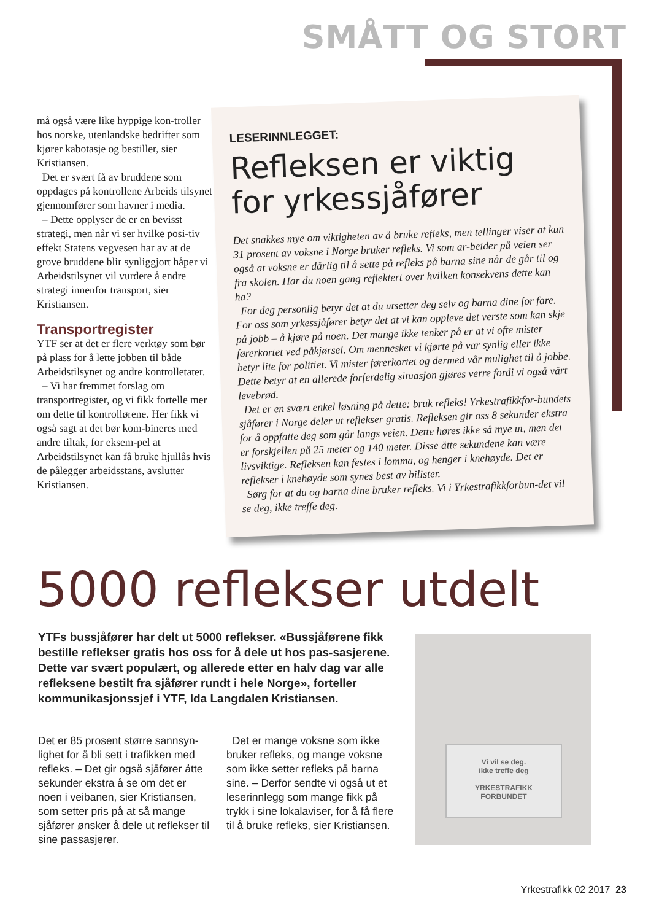SMÅTT OG STORT
må også være like hyppige kon-troller hos norske, utenlandske bedrifter som kjører kabotasje og bestiller, sier Kristiansen.
Det er svært få av bruddene som oppdages på kontrollene Arbeids tilsynet gjennomfører som havner i media.
– Dette opplyser de er en bevisst strategi, men når vi ser hvilke posi-tiv effekt Statens vegvesen har av at de grove bruddene blir synliggjort håper vi Arbeidstilsynet vil vurdere å endre strategi innenfor transport, sier Kristiansen.
Transportregister
YTF ser at det er flere verktøy som bør på plass for å lette jobben til både Arbeidstilsynet og andre kontrolletater.
– Vi har fremmet forslag om transportregister, og vi fikk fortelle mer om dette til kontrollørene. Her fikk vi også sagt at det bør kom-bineres med andre tiltak, for eksem-pel at Arbeidstilsynet kan få bruke hjullås hvis de pålegger arbeidsstans, avslutter Kristiansen.
LESERINNLEGGET:
Refleksen er viktig for yrkessjåfører
Det snakkes mye om viktigheten av å bruke refleks, men tellinger viser at kun 31 prosent av voksne i Norge bruker refleks. Vi som ar-beider på veien ser også at voksne er dårlig til å sette på refleks på barna sine når de går til og fra skolen. Har du noen gang reflektert over hvilken konsekvens dette kan ha?
For deg personlig betyr det at du utsetter deg selv og barna dine for fare. For oss som yrkessjåfører betyr det at vi kan oppleve det verste som kan skje på jobb – å kjøre på noen. Det mange ikke tenker på er at vi ofte mister førerkortet ved påkjørsel. Om mennesket vi kjørte på var synlig eller ikke betyr lite for politiet. Vi mister førerkortet og dermed vår mulighet til å jobbe. Dette betyr at en allerede forferdelig situasjon gjøres verre fordi vi også vårt levebrød.
Det er en svært enkel løsning på dette: bruk refleks! Yrkestrafikkfor-bundets sjåfører i Norge deler ut reflekser gratis. Refleksen gir oss 8 sekunder ekstra for å oppfatte deg som går langs veien. Dette høres ikke så mye ut, men det er forskjellen på 25 meter og 140 meter. Disse åtte sekundene kan være livsviktige. Refleksen kan festes i lomma, og henger i knehøyde. Det er reflekser i knehøyde som synes best av bilister.
Sørg for at du og barna dine bruker refleks. Vi i Yrkestrafikkforbun-det vil se deg, ikke treffe deg.
5000 reflekser utdelt
YTFs bussjåfører har delt ut 5000 reflekser. «Bussjåførene fikk bestille reflekser gratis hos oss for å dele ut hos pas-sasjerene. Dette var svært populært, og allerede etter en halv dag var alle refleksene bestilt fra sjåfører rundt i hele Norge», forteller kommunikasjonssjef i YTF, Ida Langdalen Kristiansen.
Det er 85 prosent større sannsyn-lighet for å bli sett i trafikken med refleks. – Det gir også sjåfører åtte sekunder ekstra å se om det er noen i veibanen, sier Kristiansen, som setter pris på at så mange sjåfører ønsker å dele ut reflekser til sine passasjerer.
Det er mange voksne som ikke bruker refleks, og mange voksne som ikke setter refleks på barna sine. – Derfor sendte vi også ut et leserinnlegg som mange fikk på trykk i sine lokalaviser, for å få flere til å bruke refleks, sier Kristiansen.
Vi vil se deg.
ikke treffe deg
YRKESTRAFIKK
FORBUNDET
Yrkestrafikk 02 2017 23